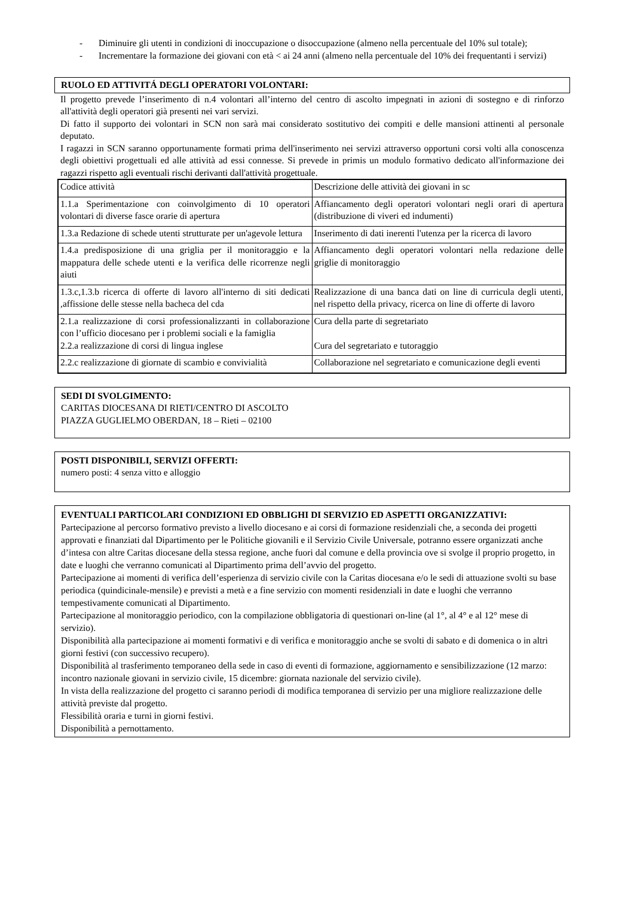- Diminuire gli utenti in condizioni di inoccupazione o disoccupazione (almeno nella percentuale del 10% sul totale);
- Incrementare la formazione dei giovani con età < ai 24 anni (almeno nella percentuale del 10% dei frequentanti i servizi)
RUOLO ED ATTIVITÁ DEGLI OPERATORI VOLONTARI:
Il progetto prevede l’inserimento di n.4 volontari all’interno del centro di ascolto impegnati in azioni di sostegno e di rinforzo all'attività degli operatori già presenti nei vari servizi.
Di fatto il supporto dei volontari in SCN non sarà mai considerato sostitutivo dei compiti e delle mansioni attinenti al personale deputato.
I ragazzi in SCN saranno opportunamente formati prima dell'inserimento nei servizi attraverso opportuni corsi volti alla conoscenza degli obiettivi progettuali ed alle attività ad essi connesse. Si prevede in primis un modulo formativo dedicato all'informazione dei ragazzi rispetto agli eventuali rischi derivanti dall'attività progettuale.
| Codice attività | Descrizione delle attività dei giovani in sc |
| 1.1.a Sperimentazione con coinvolgimento di 10 operatori volontari di diverse fasce orarie di apertura | Affiancamento degli operatori volontari negli orari di apertura (distribuzione di viveri ed indumenti) |
| 1.3.a Redazione di schede utenti strutturate per un'agevole lettura | Inserimento di dati inerenti l'utenza per la ricerca di lavoro |
| 1.4.a predisposizione di una griglia per il monitoraggio e la mappatura delle schede utenti e la verifica delle ricorrenze negli aiuti | Affiancamento degli operatori volontari nella redazione delle griglie di monitoraggio |
| 1.3.c,1.3.b ricerca di offerte di lavoro all'interno di siti dedicati ,affissione delle stesse nella bacheca del cda | Realizzazione di una banca dati on line di curricula degli utenti, nel rispetto della privacy, ricerca on line di offerte di lavoro |
| 2.1.a realizzazione di corsi professionalizzanti in collaborazione con l’ufficio diocesano per i problemi sociali e la famiglia 2.2.a realizzazione di corsi di lingua inglese | Cura della parte di segretariato Cura del segretariato e tutoraggio |
| 2.2.c realizzazione di giornate di scambio e convivialità | Collaborazione nel segretariato e comunicazione degli eventi |
SEDI DI SVOLGIMENTO:
CARITAS DIOCESANA DI RIETI/CENTRO DI ASCOLTO
PIAZZA GUGLIELMO OBERDAN, 18 – Rieti – 02100
POSTI DISPONIBILI, SERVIZI OFFERTI:
numero posti: 4 senza vitto e alloggio
EVENTUALI PARTICOLARI CONDIZIONI ED OBBLIGHI DI SERVIZIO ED ASPETTI ORGANIZZATIVI:
Partecipazione al percorso formativo previsto a livello diocesano e ai corsi di formazione residenziali che, a seconda dei progetti approvati e finanziati dal Dipartimento per le Politiche giovanili e il Servizio Civile Universale, potranno essere organizzati anche d’intesa con altre Caritas diocesane della stessa regione, anche fuori dal comune e della provincia ove si svolge il proprio progetto, in date e luoghi che verranno comunicati al Dipartimento prima dell’avvio del progetto.
Partecipazione ai momenti di verifica dell’esperienza di servizio civile con la Caritas diocesana e/o le sedi di attuazione svolti su base periodica (quindicinale-mensile) e previsti a metà e a fine servizio con momenti residenziali in date e luoghi che verranno tempestivamente comunicati al Dipartimento.
Partecipazione al monitoraggio periodico, con la compilazione obbligatoria di questionari on-line (al 1°, al 4° e al 12° mese di servizio).
Disponibilità alla partecipazione ai momenti formativi e di verifica e monitoraggio anche se svolti di sabato e di domenica o in altri giorni festivi (con successivo recupero).
Disponibilità al trasferimento temporaneo della sede in caso di eventi di formazione, aggiornamento e sensibilizzazione (12 marzo: incontro nazionale giovani in servizio civile, 15 dicembre: giornata nazionale del servizio civile).
In vista della realizzazione del progetto ci saranno periodi di modifica temporanea di servizio per una migliore realizzazione delle attività previste dal progetto.
Flessibilità oraria e turni in giorni festivi.
Disponibilità a pernottamento.